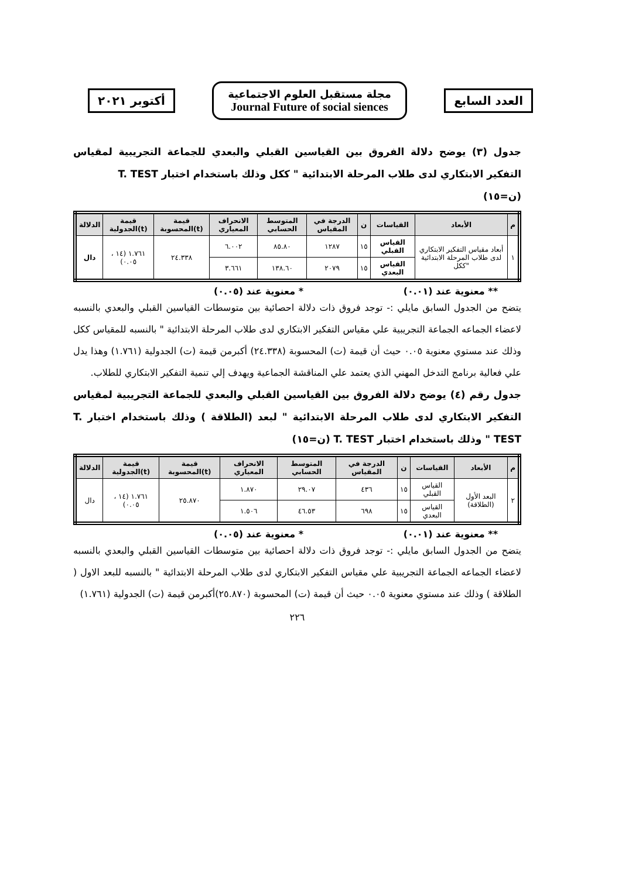العدد السابع
مجلة مستقبل العلوم الاجتماعية
Journal Future of social siences
أكتوبر ٢٠٢١
جدول (٣) يوضح دلالة الفروق بين القياسين القبلي والبعدي للجماعة التجريبية لمقياس التفكير الابتكاري لدى طلاب المرحلة الابتدائية " ككل وذلك باستخدام اختبار T. TEST
(ن=١٥)
| م | الأبعاد | القياسات | ن | الدرجة في المقياس | المتوسط الحسابي | الانحراف المعياري | قيمة (t)المحسوبة | قيمة (t)الجدولية | الدلالة |
| --- | --- | --- | --- | --- | --- | --- | --- | --- | --- |
| ١ | أبعاد مقياس التفكير الابتكاري لدى طلاب المرحلة الابتدائية "ككل | القياس القبلي | ١٥ | ١٢٨٧ | ٨٥.٨٠ | ٦.٠٠٢ | ٢٤.٣٣٨ | ١.٧٦١ (١٤ ، ٠.٠٥) | دال |
| | | القياس البعدي | ١٥ | ٢٠٧٩ | ١٣٨.٦٠ | ٣.٦٦١ | | | |
** معنوية عند (٠.٠١) * معنوية عند (٠.٠٥)
يتضح من الجدول السابق مايلي :- توجد فروق ذات دلالة احصائية بين متوسطات القياسين القبلي والبعدي بالنسبه لاعضاء الجماعه الجماعة التجريبية علي مقياس التفكير الابتكاري لدى طلاب المرحلة الابتدائية " بالنسبه للمقياس ككل وذلك عند مستوي معنوية ٠.٠٥ حيث أن قيمة (ت) المحسوبة (٢٤.٣٣٨) أكبرمن قيمة (ت) الجدولية (١.٧٦١) وهذا يدل علي فعالية برنامج التدخل المهني الذي يعتمد علي المناقشة الجماعية ويهدف إلي تنمية التفكير الابتكاري للطلاب.
جدول رقم (٤) يوضح دلالة الفروق بين القياسين القبلي والبعدي للجماعة التجريبية لمقياس التفكير الابتكاري لدى طلاب المرحلة الابتدائية " لبعد (الطلاقة ) وذلك باستخدام اختبار T. TEST " وذلك باستخدام اختبار T. TEST (ن=١٥)
| م | الأبعاد | القياسات | ن | الدرجة في المقياس | المتوسط الحسابي | الانحراف المعياري | قيمة (t)المحسوبة | قيمة (t)الجدولية | الدلالة |
| --- | --- | --- | --- | --- | --- | --- | --- | --- | --- |
| ٢ | البعد الأول (الطلاقة) | القياس القبلي | ١٥ | ٤٣٦ | ٢٩.٠٧ | ١.٨٧٠ | ٢٥.٨٧٠ | ١.٧٦١ (١٤ ، ٠.٠٥) | دال |
| | | القياس البعدي | ١٥ | ٦٩٨ | ٤٦.٥٣ | ١.٥٠٦ | | | |
** معنوية عند (٠.٠١) * معنوية عند (٠.٠٥)
يتضح من الجدول السابق مايلي :- توجد فروق ذات دلالة احصائية بين متوسطات القياسين القبلي والبعدي بالنسبه لاعضاء الجماعه الجماعة التجريبية علي مقياس التفكير الابتكاري لدى طلاب المرحلة الابتدائية " بالنسبه للبعد الاول ( الطلاقة ) وذلك عند مستوي معنوية ٠.٠٥ حيث أن قيمة (ت) المحسوبة (٢٥.٨٧٠)أكبرمن قيمة (ت) الجدولية (١.٧٦١)
٢٢٦